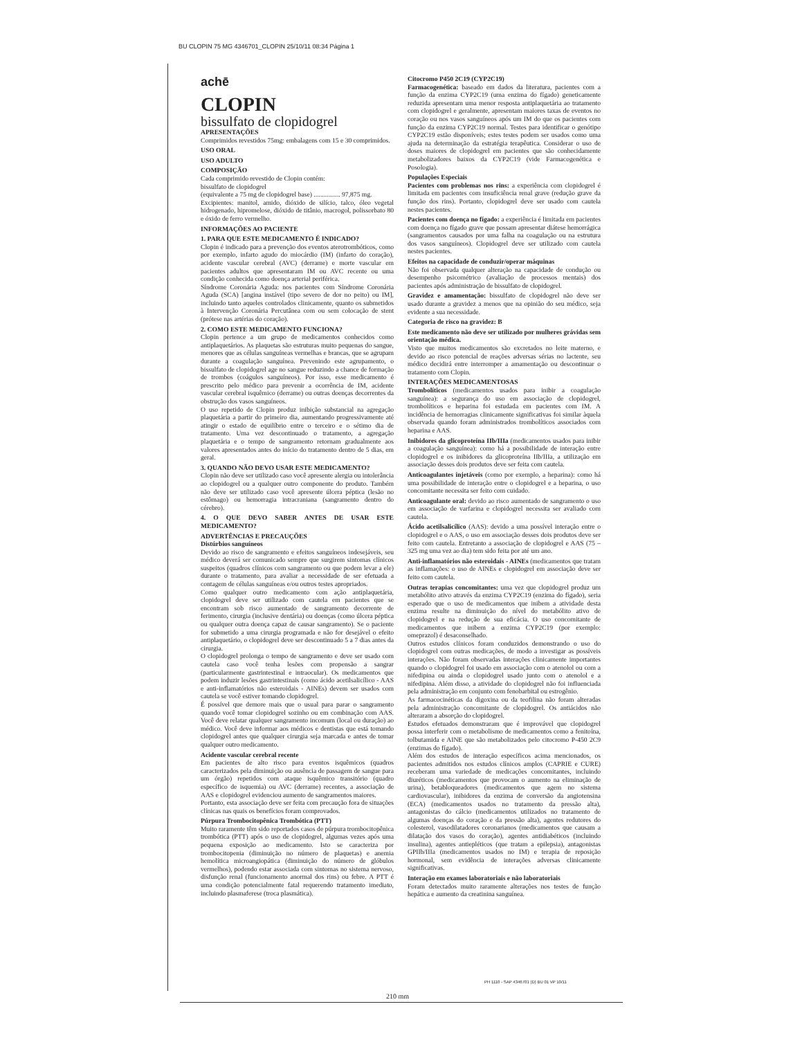BU CLOPIN 75 MG 4346701_CLOPIN 25/10/11 08:34 Página 1
achē
CLOPIN
bissulfato de clopidogrel
APRESENTAÇÕES
Comprimidos revestidos 75mg: embalagens com 15 e 30 comprimidos.
USO ORAL
USO ADULTO
COMPOSIÇÃO
Cada comprimido revestido de Clopin contém:
bissulfato de clopidogrel
(equivalente a 75 mg de clopidogrel base) ................ 97,875 mg.
Excipientes: manitol, amido, dióxido de silício, talco, óleo vegetal hidrogenado, hipromelose, dióxido de titânio, macrogol, polissorbato 80 e óxido de ferro vermelho.
INFORMAÇÕES AO PACIENTE
1. PARA QUE ESTE MEDICAMENTO É INDICADO?
Clopin é indicado para a prevenção dos eventos aterotrombóticos, como por exemplo, infarto agudo do miocárdio (IM) (infarto do coração), acidente vascular cerebral (AVC) (derrame) e morte vascular em pacientes adultos que apresentaram IM ou AVC recente ou uma condição conhecida como doença arterial periférica.
Síndrome Coronária Aguda: nos pacientes com Síndrome Coronária Aguda (SCA) [angina instável (tipo severo de dor no peito) ou IM], incluindo tanto aqueles controlados clinicamente, quanto os submetidos à Intervenção Coronária Percutânea com ou sem colocação de stent (prótese nas artérias do coração).
2. COMO ESTE MEDICAMENTO FUNCIONA?
Clopin pertence a um grupo de medicamentos conhecidos como antiplaquetários. As plaquetas são estruturas muito pequenas do sangue, menores que as células sanguíneas vermelhas e brancas, que se agrupam durante a coagulação sanguínea. Prevenindo este agrupamento, o bissulfato de clopidogrel age no sangue reduzindo a chance de formação de trombos (coágulos sanguíneos). Por isso, esse medicamento é prescrito pelo médico para prevenir a ocorrência de IM, acidente vascular cerebral isquêmico (derrame) ou outras doenças decorrentes da obstrução dos vasos sanguíneos.
O uso repetido de Clopin produz inibição substancial na agregação plaquetária a partir do primeiro dia, aumentando progressivamente até atingir o estado de equilíbrio entre o terceiro e o sétimo dia de tratamento. Uma vez descontinuado o tratamento, a agregação plaquetária e o tempo de sangramento retornam gradualmente aos valores apresentados antes do início do tratamento dentro de 5 dias, em geral.
3. QUANDO NÃO DEVO USAR ESTE MEDICAMENTO?
Clopin não deve ser utilizado caso você apresente alergia ou intolerância ao clopidogrel ou a qualquer outro componente do produto. Também não deve ser utilizado caso você apresente úlcera péptica (lesão no estômago) ou hemorragia intracraniana (sangramento dentro do cérebro).
4. O QUE DEVO SABER ANTES DE USAR ESTE MEDICAMENTO?
ADVERTÊNCIAS E PRECAUÇÕES
Distúrbios sanguíneos
Devido ao risco de sangramento e efeitos sanguíneos indesejáveis, seu médico deverá ser comunicado sempre que surgirem sintomas clínicos suspeitos (quadros clínicos com sangramento ou que podem levar a ele) durante o tratamento, para avaliar a necessidade de ser efetuada a contagem de células sanguíneas e/ou outros testes apropriados.
Como qualquer outro medicamento com ação antiplaquetária, clopidogrel deve ser utilizado com cautela em pacientes que se encontram sob risco aumentado de sangramento decorrente de ferimento, cirurgia (inclusive dentária) ou doenças (como úlcera péptica ou qualquer outra doença capaz de causar sangramento). Se o paciente for submetido a uma cirurgia programada e não for desejável o efeito antiplaquetário, o clopidogrel deve ser descontinuado 5 a 7 dias antes da cirurgia.
O clopidogrel prolonga o tempo de sangramento e deve ser usado com cautela caso você tenha lesões com propensão a sangrar (particularmente gastrintestinal e intraocular). Os medicamentos que podem induzir lesões gastrintestinais (como ácido acetilsalicílico - AAS e anti-inflamatórios não esteroidais - AINEs) devem ser usados com cautela se você estiver tomando clopidogrel.
É possível que demore mais que o usual para parar o sangramento quando você tomar clopidogrel sozinho ou em combinação com AAS. Você deve relatar qualquer sangramento incomum (local ou duração) ao médico. Você deve informar aos médicos e dentistas que está tomando clopidogrel antes que qualquer cirurgia seja marcada e antes de tomar qualquer outro medicamento.
Acidente vascular cerebral recente
Em pacientes de alto risco para eventos isquêmicos (quadros caracterizados pela diminuição ou ausência de passagem de sangue para um órgão) repetidos com ataque isquêmico transitório (quadro específico de isquemia) ou AVC (derrame) recentes, a associação de AAS e clopidogrel evidenciou aumento de sangramentos maiores.
Portanto, esta associação deve ser feita com precaução fora de situações clínicas nas quais os benefícios foram comprovados.
Púrpura Trombocitopênica Trombótica (PTT)
Muito raramente têm sido reportados casos de púrpura trombocitopênica trombótica (PTT) após o uso de clopidogrel, algumas vezes após uma pequena exposição ao medicamento. Isto se caracteriza por trombocitopenia (diminuição no número de plaquetas) e anemia hemolítica microangiopática (diminuição do número de glóbulos vermelhos), podendo estar associada com sintomas no sistema nervoso, disfunção renal (funcionamento anormal dos rins) ou febre. A PTT é uma condição potencialmente fatal requerendo tratamento imediato, incluindo plasmaferese (troca plasmática).
Citocromo P450 2C19 (CYP2C19)
Farmacogenética: baseado em dados da literatura, pacientes com a função da enzima CYP2C19 (uma enzima do fígado) geneticamente reduzida apresentam uma menor resposta antiplaquetária ao tratamento com clopidogrel e geralmente, apresentam maiores taxas de eventos no coração ou nos vasos sanguíneos após um IM do que os pacientes com função da enzima CYP2C19 normal. Testes para identificar o genótipo CYP2C19 estão disponíveis; estes testes podem ser usados como uma ajuda na determinação da estratégia terapêutica. Considerar o uso de doses maiores de clopidogrel em pacientes que são conhecidamente metabolizadores baixos da CYP2C19 (vide Farmacogenética e Posologia).
Populações Especiais
Pacientes com problemas nos rins: a experiência com clopidogrel é limitada em pacientes com insuficiência renal grave (redução grave da função dos rins). Portanto, clopidogrel deve ser usado com cautela nestes pacientes.
Pacientes com doença no fígado: a experiência é limitada em pacientes com doença no fígado grave que possam apresentar diátese hemorrágica (sangramentos causados por uma falha na coagulação ou na estrutura dos vasos sanguíneos). Clopidogrel deve ser utilizado com cautela nestes pacientes.
Efeitos na capacidade de conduzir/operar máquinas
Não foi observada qualquer alteração na capacidade de condução ou desempenho psicométrico (avaliação de processos mentais) dos pacientes após administração de bissulfato de clopidogrel.
Gravidez e amamentação: bissulfato de clopidogrel não deve ser usado durante a gravidez a menos que na opinião do seu médico, seja evidente a sua necessidade.
Categoria de risco na gravidez: B
Este medicamento não deve ser utilizado por mulheres grávidas sem orientação médica.
Visto que muitos medicamentos são excretados no leite materno, e devido ao risco potencial de reações adversas sérias no lactente, seu médico decidirá entre interromper a amamentação ou descontinuar o tratamento com Clopin.
INTERAÇÕES MEDICAMENTOSAS
Trombolíticos (medicamentos usados para inibir a coagulação sanguínea): a segurança do uso em associação de clopidogrel, trombolíticos e heparina foi estudada em pacientes com IM. A incidência de hemorragias clinicamente significativas foi similar àquela observada quando foram administrados trombolíticos associados com heparina e AAS.
Inibidores da glicoproteína IIb/IIIa (medicamentos usados para inibir a coagulação sanguínea): como há a possibilidade de interação entre clopidogrel e os inibidores da glicoproteína IIb/IIIa, a utilização em associação desses dois produtos deve ser feita com cautela.
Anticoagulantes injetáveis (como por exemplo, a heparina): como há uma possibilidade de interação entre o clopidogrel e a heparina, o uso concomitante necessita ser feito com cuidado.
Anticoagulante oral: devido ao risco aumentado de sangramento o uso em associação de varfarina e clopidogrel necessita ser avaliado com cautela.
Ácido acetilsalicílico (AAS): devido a uma possível interação entre o clopidogrel e o AAS, o uso em associação desses dois produtos deve ser feito com cautela. Entretanto a associação de clopidogrel e AAS (75 – 325 mg uma vez ao dia) tem sido feita por até um ano.
Anti-inflamatórios não esteroidais - AINEs (medicamentos que tratam as inflamações: o uso de AINEs e clopidogrel em associação deve ser feito com cautela.
Outras terapias concomitantes: uma vez que clopidogrel produz um metabólito ativo através da enzima CYP2C19 (enzima do fígado), seria esperado que o uso de medicamentos que inibem a atividade desta enzima resulte na diminuição do nível do metabólito ativo de clopidogrel e na redução de sua eficácia. O uso concomitante de medicamentos que inibem a enzima CYP2C19 (por exemplo: omeprazol) é desaconselhado.
Outros estudos clínicos foram conduzidos demonstrando o uso do clopidogrel com outras medicações, de modo a investigar as possíveis interações. Não foram observadas interações clinicamente importantes quando o clopidogrel foi usado em associação com o atenolol ou com a nifedipina ou ainda o clopidogrel usado junto com o atenolol e a nifedipina. Além disso, a atividade do clopidogrel não foi influenciada pela administração em conjunto com fenobarbital ou estrogênio.
As farmacocinéticas da digoxina ou da teofilina não foram alteradas pela administração concomitante de clopidogrel. Os antiácidos não alteraram a absorção do clopidogrel.
Estudos efetuados demonstraram que é improvável que clopidogrel possa interferir com o metabolismo de medicamentos como a fenitoína, tolbutamida e AINE que são metabolizados pelo citocromo P-450 2C9 (enzimas do fígado).
Além dos estudos de interação específicos acima mencionados, os pacientes admitidos nos estudos clínicos amplos (CAPRIE e CURE) receberam uma variedade de medicações concomitantes, incluindo diuréticos (medicamentos que provocam o aumento na eliminação de urina), betabloqueadores (medicamentos que agem no sistema cardiovascular), inibidores da enzima de conversão da angiotensina (ECA) (medicamentos usados no tratamento da pressão alta), antagonistas do cálcio (medicamentos utilizados no tratamento de algumas doenças do coração e da pressão alta), agentes redutores do colesterol, vasodilatadores coronarianos (medicamentos que causam a dilatação dos vasos do coração), agentes antidiabéticos (incluindo insulina), agentes antiepléticos (que tratam a epilepsia), antagonistas GPIIb/IIIa (medicamentos usados no IM) e terapia de reposição hormonal, sem evidência de interações adversas clinicamente significativas.
Interação em exames laboratoriais e não laboratoriais
Foram detectados muito raramente alterações nos testes de função hepática e aumento da creatinina sanguínea.
PH 1110 - SAP 4346701 (D) BU 01 VP 10/11
210 mm